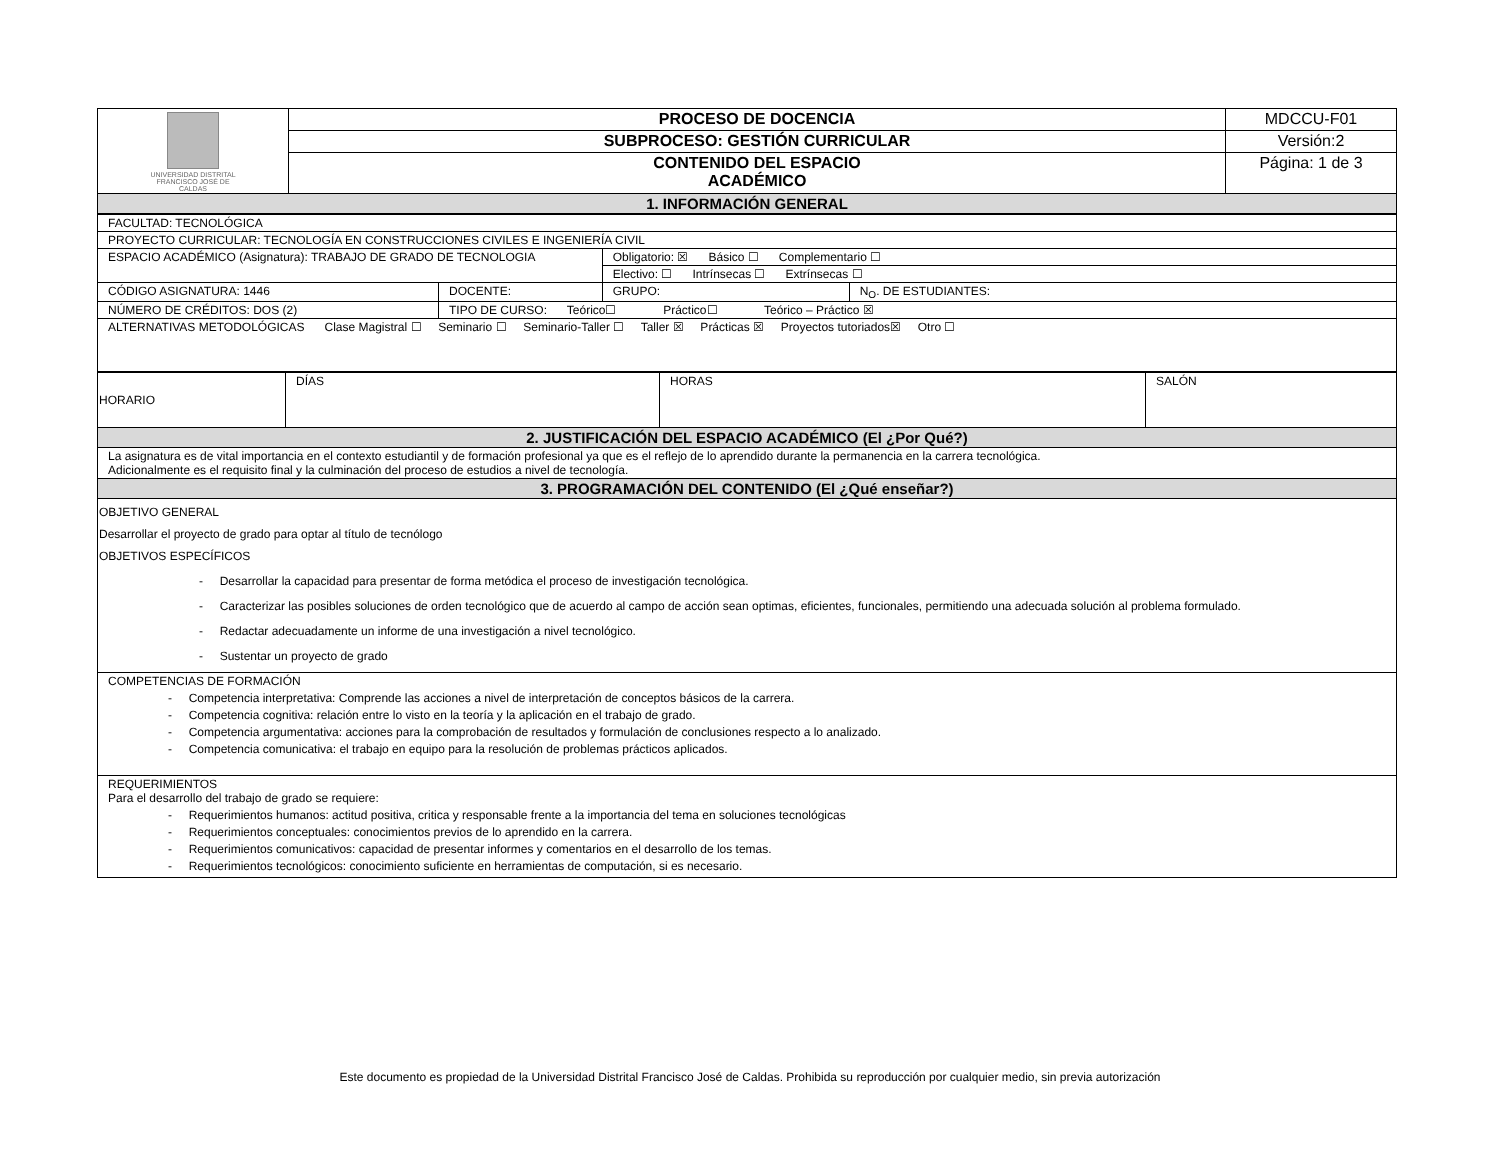| UNIVERSIDAD DISTRITAL FRANCISCO JOSÉ DE CALDAS | PROCESO DE DOCENCIA | MDCCU-F01 |
| | SUBPROCESO: GESTIÓN CURRICULAR | Versión:2 |
| | CONTENIDO DEL ESPACIO ACADÉMICO | Página: 1 de 3 |
| 1. INFORMACIÓN GENERAL | | |
| FACULTAD: TECNOLÓGICA | | | |
| PROYECTO CURRICULAR: TECNOLOGÍA EN CONSTRUCCIONES CIVILES E INGENIERÍA CIVIL | | | |
| ESPACIO ACADÉMICO (Asignatura): TRABAJO DE GRADO DE TECNOLOGIA | | Obligatorio: ☒ Básico ☐ Complementario ☐ | |
| | | Electivo: ☐ Intrínsecas ☐ Extrínsecas ☐ | |
| CÓDIGO ASIGNATURA: 1446 | DOCENTE: | GRUPO: | N<sub>O</sub>. DE ESTUDIANTES: |
| NÚMERO DE CRÉDITOS: DOS (2) | TIPO DE CURSO: Teórico☐ Práctico☐ Teórico – Práctico ☒ | | |
| ALTERNATIVAS METODOLÓGICAS Clase Magistral ☐ Seminario ☐ Seminario-Taller ☐ Taller ☒ Prácticas ☒ Proyectos tutoriados☒ Otro ☐ | | | |
| HORARIO | DÍAS | HORAS | SALÓN |
| 2. JUSTIFICACIÓN DEL ESPACIO ACADÉMICO (El ¿Por Qué?) | | | |
| La asignatura es de vital importancia en el contexto estudiantil y de formación profesional ya que es el reflejo de lo aprendido durante la permanencia en la carrera tecnológica. Adicionalmente es el requisito final y la culminación del proceso de estudios a nivel de tecnología. | | | |
| 3. PROGRAMACIÓN DEL CONTENIDO (El ¿Qué enseñar?) | | | |
| OBJETIVO GENERAL Desarrollar el proyecto de grado para optar al título de tecnólogo OBJETIVOS ESPECÍFICOS - Desarrollar la capacidad para presentar de forma metódica el proceso de investigación tecnológica. - Caracterizar las posibles soluciones de orden tecnológico que de acuerdo al campo de acción sean optimas, eficientes, funcionales, permitiendo una adecuada solución al problema formulado. - Redactar adecuadamente un informe de una investigación a nivel tecnológico. - Sustentar un proyecto de grado | | | |
| COMPETENCIAS DE FORMACIÓN - Competencia interpretativa: Comprende las acciones a nivel de interpretación de conceptos básicos de la carrera. - Competencia cognitiva: relación entre lo visto en la teoría y la aplicación en el trabajo de grado. - Competencia argumentativa: acciones para la comprobación de resultados y formulación de conclusiones respecto a lo analizado. - Competencia comunicativa: el trabajo en equipo para la resolución de problemas prácticos aplicados. | | | |
| REQUERIMIENTOS Para el desarrollo del trabajo de grado se requiere: - Requerimientos humanos: actitud positiva, critica y responsable frente a la importancia del tema en soluciones tecnológicas - Requerimientos conceptuales: conocimientos previos de lo aprendido en la carrera. - Requerimientos comunicativos: capacidad de presentar informes y comentarios en el desarrollo de los temas. - Requerimientos tecnológicos: conocimiento suficiente en herramientas de computación, si es necesario. | | | |
Este documento es propiedad de la Universidad Distrital Francisco José de Caldas. Prohibida su reproducción por cualquier medio, sin previa autorización